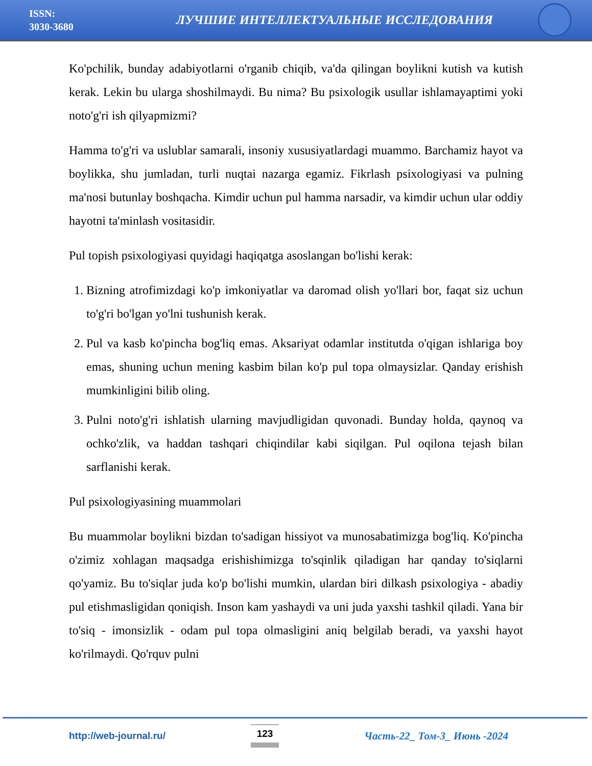ISSN:
3030-3680
ЛУЧШИЕ ИНТЕЛЛЕКТУАЛЬНЫЕ ИССЛЕДОВАНИЯ
Ko'pchilik, bunday adabiyotlarni o'rganib chiqib, va'da qilingan boylikni kutish va kutish kerak. Lekin bu ularga shoshilmaydi. Bu nima? Bu psixologik usullar ishlamayaptimi yoki noto'g'ri ish qilyapmizmi?
Hamma to'g'ri va uslublar samarali, insoniy xususiyatlardagi muammo. Barchamiz hayot va boylikka, shu jumladan, turli nuqtai nazarga egamiz. Fikrlash psixologiyasi va pulning ma'nosi butunlay boshqacha. Kimdir uchun pul hamma narsadir, va kimdir uchun ular oddiy hayotni ta'minlash vositasidir.
Pul topish psixologiyasi quyidagi haqiqatga asoslangan bo'lishi kerak:
1. Bizning atrofimizdagi ko'p imkoniyatlar va daromad olish yo'llari bor, faqat siz uchun to'g'ri bo'lgan yo'lni tushunish kerak.
2. Pul va kasb ko'pincha bog'liq emas. Aksariyat odamlar institutda o'qigan ishlariga boy emas, shuning uchun mening kasbim bilan ko'p pul topa olmaysizlar. Qanday erishish mumkinligini bilib oling.
3. Pulni noto'g'ri ishlatish ularning mavjudligidan quvonadi. Bunday holda, qaynoq va ochko'zlik, va haddan tashqari chiqindilar kabi siqilgan. Pul oqilona tejash bilan sarflanishi kerak.
Pul psixologiyasining muammolari
Bu muammolar boylikni bizdan to'sadigan hissiyot va munosabatimizga bog'liq. Ko'pincha o'zimiz xohlagan maqsadga erishishimizga to'sqinlik qiladigan har qanday to'siqlarni qo'yamiz. Bu to'siqlar juda ko'p bo'lishi mumkin, ulardan biri dilkash psixologiya - abadiy pul etishmasligidan qoniqish. Inson kam yashaydi va uni juda yaxshi tashkil qiladi. Yana bir to'siq - imonsizlik - odam pul topa olmasligini aniq belgilab beradi, va yaxshi hayot ko'rilmaydi. Qo'rquv pulni
http://web-journal.ru/ 123 Часть-22_ Том-3_ Июнь -2024